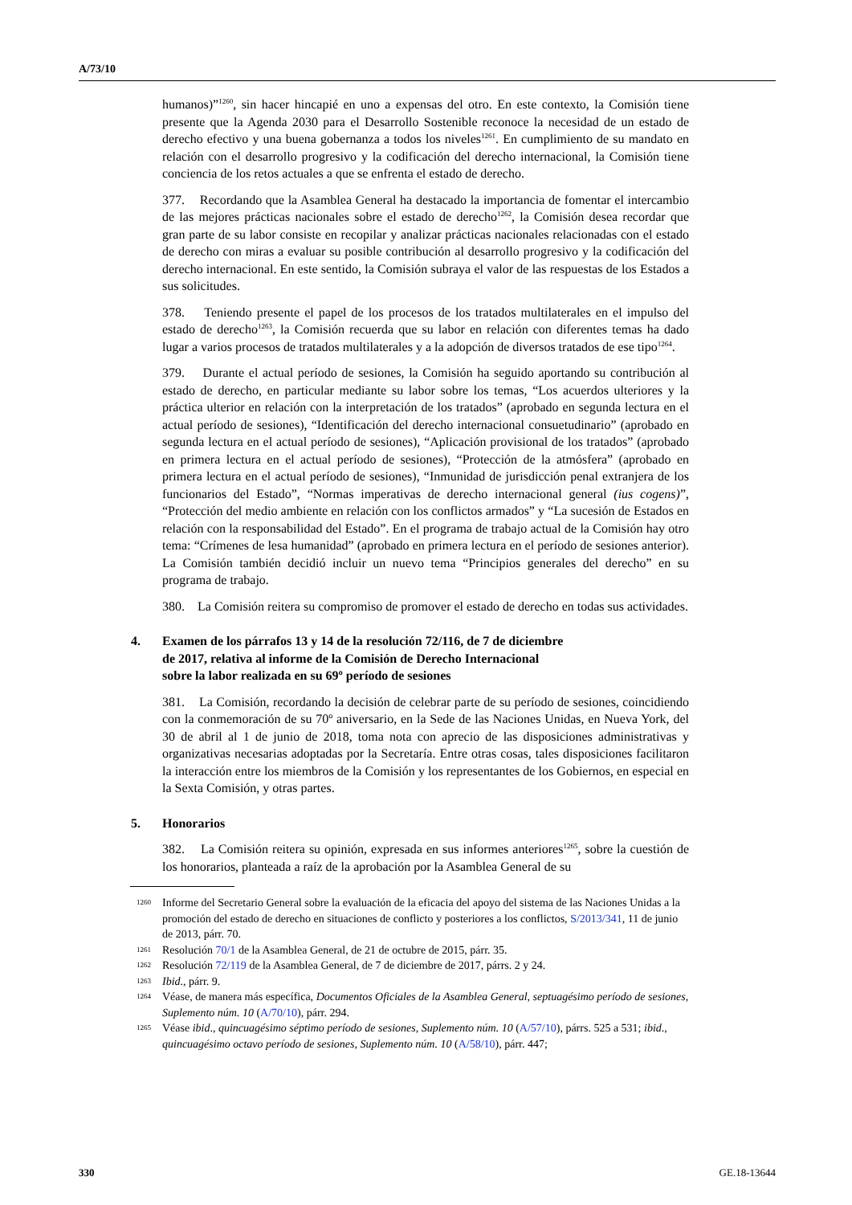A/73/10
humanos)”<sup>1260</sup>, sin hacer hincapié en uno a expensas del otro. En este contexto, la Comisión tiene presente que la Agenda 2030 para el Desarrollo Sostenible reconoce la necesidad de un estado de derecho efectivo y una buena gobernanza a todos los niveles<sup>1261</sup>. En cumplimiento de su mandato en relación con el desarrollo progresivo y la codificación del derecho internacional, la Comisión tiene conciencia de los retos actuales a que se enfrenta el estado de derecho.
377. Recordando que la Asamblea General ha destacado la importancia de fomentar el intercambio de las mejores prácticas nacionales sobre el estado de derecho<sup>1262</sup>, la Comisión desea recordar que gran parte de su labor consiste en recopilar y analizar prácticas nacionales relacionadas con el estado de derecho con miras a evaluar su posible contribución al desarrollo progresivo y la codificación del derecho internacional. En este sentido, la Comisión subraya el valor de las respuestas de los Estados a sus solicitudes.
378. Teniendo presente el papel de los procesos de los tratados multilaterales en el impulso del estado de derecho<sup>1263</sup>, la Comisión recuerda que su labor en relación con diferentes temas ha dado lugar a varios procesos de tratados multilaterales y a la adopción de diversos tratados de ese tipo<sup>1264</sup>.
379. Durante el actual período de sesiones, la Comisión ha seguido aportando su contribución al estado de derecho, en particular mediante su labor sobre los temas, “Los acuerdos ulteriores y la práctica ulterior en relación con la interpretación de los tratados” (aprobado en segunda lectura en el actual período de sesiones), “Identificación del derecho internacional consuetudinario” (aprobado en segunda lectura en el actual período de sesiones), “Aplicación provisional de los tratados” (aprobado en primera lectura en el actual período de sesiones), “Protección de la atmósfera” (aprobado en primera lectura en el actual período de sesiones), “Inmunidad de jurisdicción penal extranjera de los funcionarios del Estado”, “Normas imperativas de derecho internacional general (ius cogens)”, “Protección del medio ambiente en relación con los conflictos armados” y “La sucesión de Estados en relación con la responsabilidad del Estado”. En el programa de trabajo actual de la Comisión hay otro tema: “Crímenes de lesa humanidad” (aprobado en primera lectura en el período de sesiones anterior). La Comisión también decidió incluir un nuevo tema “Principios generales del derecho” en su programa de trabajo.
380. La Comisión reitera su compromiso de promover el estado de derecho en todas sus actividades.
4. Examen de los párrafos 13 y 14 de la resolución 72/116, de 7 de diciembre
de 2017, relativa al informe de la Comisión de Derecho Internacional
sobre la labor realizada en su 69º período de sesiones
381. La Comisión, recordando la decisión de celebrar parte de su período de sesiones, coincidiendo con la conmemoración de su 70º aniversario, en la Sede de las Naciones Unidas, en Nueva York, del 30 de abril al 1 de junio de 2018, toma nota con aprecio de las disposiciones administrativas y organizativas necesarias adoptadas por la Secretaría. Entre otras cosas, tales disposiciones facilitaron la interacción entre los miembros de la Comisión y los representantes de los Gobiernos, en especial en la Sexta Comisión, y otras partes.
5. Honorarios
382. La Comisión reitera su opinión, expresada en sus informes anteriores<sup>1265</sup>, sobre la cuestión de los honorarios, planteada a raíz de la aprobación por la Asamblea General de su
1260 Informe del Secretario General sobre la evaluación de la eficacia del apoyo del sistema de las Naciones Unidas a la promoción del estado de derecho en situaciones de conflicto y posteriores a los conflictos, S/2013/341, 11 de junio de 2013, párr. 70.
1261 Resolución 70/1 de la Asamblea General, de 21 de octubre de 2015, párr. 35.
1262 Resolución 72/119 de la Asamblea General, de 7 de diciembre de 2017, párrs. 2 y 24.
1263 Ibid., párr. 9.
1264 Véase, de manera más específica, Documentos Oficiales de la Asamblea General, septuagésimo período de sesiones, Suplemento núm. 10 (A/70/10), párr. 294.
1265 Véase ibid., quincuagésimo séptimo período de sesiones, Suplemento núm. 10 (A/57/10), párrs. 525 a 531; ibid., quincuagésimo octavo período de sesiones, Suplemento núm. 10 (A/58/10), párr. 447;
330 GE.18-13644